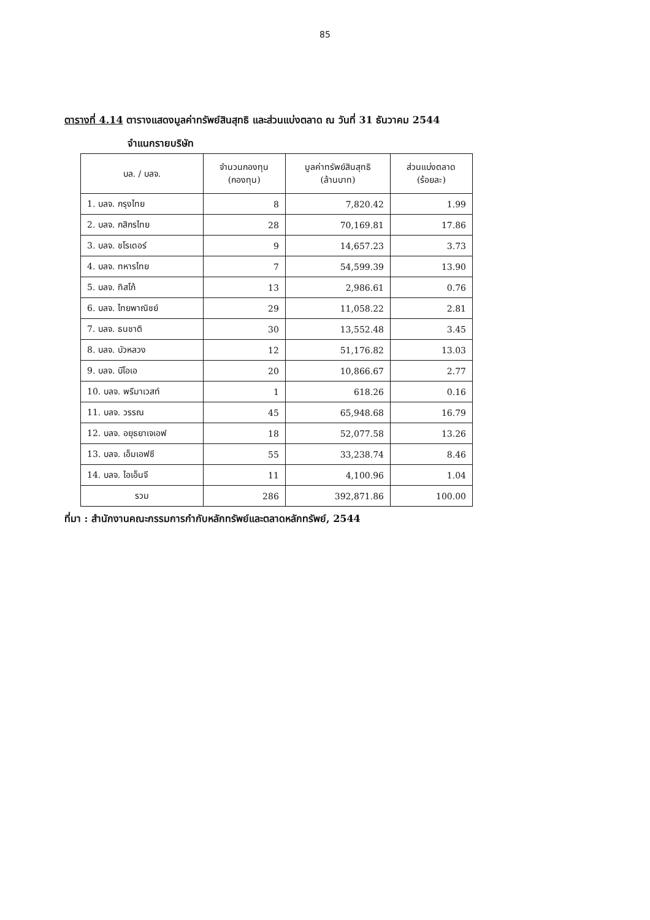85
ตารางที่ 4.14 ตารางแสดงมูลค่าทรัพย์สินสุทธิ และส่วนแบ่งตลาด ณ วันที่ 31 ธันวาคม 2544
จำแนกรายบริษัท
| บล. / บลจ. | จำนวนกองทุน (กองทุน) | มูลค่าทรัพย์สินสุทธิ (ล้านบาท) | ส่วนแบ่งตลาด (ร้อยละ) |
| --- | --- | --- | --- |
| 1. บลจ. กรุงไทย | 8 | 7,820.42 | 1.99 |
| 2. บลจ. กสิกรไทย | 28 | 70,169.81 | 17.86 |
| 3. บลจ. ชโรเดอร์ | 9 | 14,657.23 | 3.73 |
| 4. บลจ. ทหารไทย | 7 | 54,599.39 | 13.90 |
| 5. บลจ. ทิสโก้ | 13 | 2,986.61 | 0.76 |
| 6. บลจ. ไทยพาณิชย์ | 29 | 11,058.22 | 2.81 |
| 7. บลจ. ธนชาติ | 30 | 13,552.48 | 3.45 |
| 8. บลจ. บัวหลวง | 12 | 51,176.82 | 13.03 |
| 9. บลจ. บีโอเอ | 20 | 10,866.67 | 2.77 |
| 10. บลจ. พรีมาเวสท์ | 1 | 618.26 | 0.16 |
| 11. บลจ. วรรณ | 45 | 65,948.68 | 16.79 |
| 12. บลจ. อยุธยาเจเอฟ | 18 | 52,077.58 | 13.26 |
| 13. บลจ. เอ็มเอฟซี | 55 | 33,238.74 | 8.46 |
| 14. บลจ. ไอเอ็นจี | 11 | 4,100.96 | 1.04 |
| รวม | 286 | 392,871.86 | 100.00 |
ที่มา : สำนักงานคณะกรรมการกำกับหลักทรัพย์และตลาดหลักทรัพย์, 2544